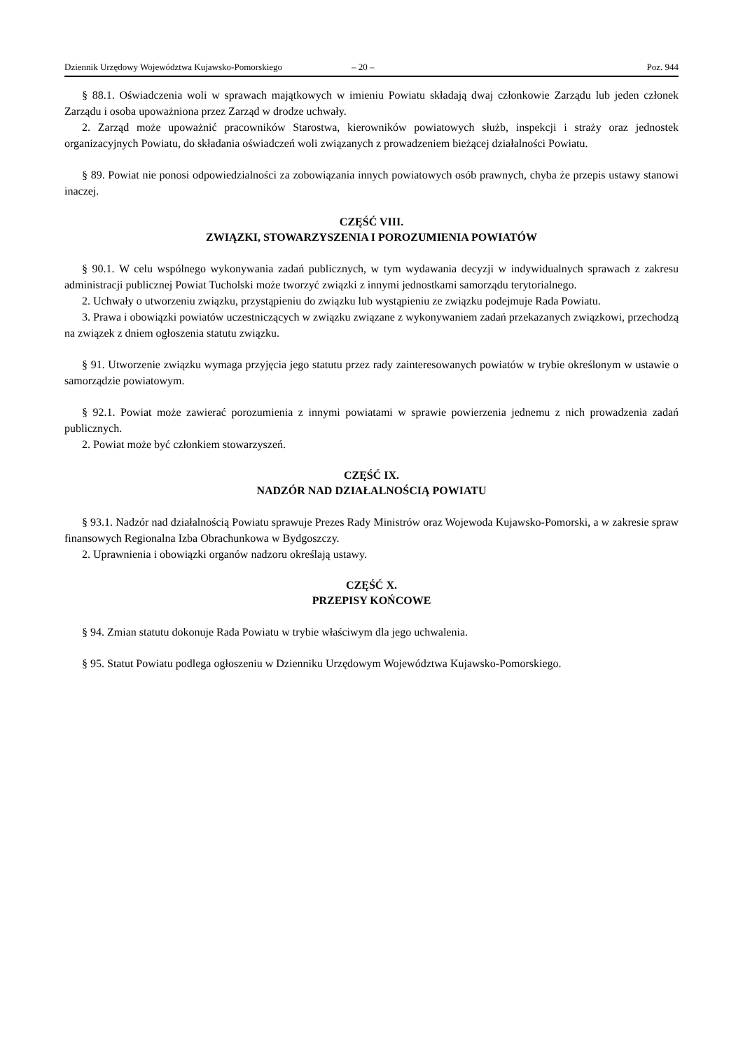Dziennik Urzędowy Województwa Kujawsko-Pomorskiego – 20 – Poz. 944
§ 88.1. Oświadczenia woli w sprawach majątkowych w imieniu Powiatu składają dwaj członkowie Zarządu lub jeden członek Zarządu i osoba upoważniona przez Zarząd w drodze uchwały.
2. Zarząd może upoważnić pracowników Starostwa, kierowników powiatowych służb, inspekcji i straży oraz jednostek organizacyjnych Powiatu, do składania oświadczeń woli związanych z prowadzeniem bieżącej działalności Powiatu.
§ 89. Powiat nie ponosi odpowiedzialności za zobowiązania innych powiatowych osób prawnych, chyba że przepis ustawy stanowi inaczej.
CZĘŚĆ VIII.
ZWIĄZKI, STOWARZYSZENIA I POROZUMIENIA POWIATÓW
§ 90.1. W celu wspólnego wykonywania zadań publicznych, w tym wydawania decyzji w indywidualnych sprawach z zakresu administracji publicznej Powiat Tucholski może tworzyć związki z innymi jednostkami samorządu terytorialnego.
2. Uchwały o utworzeniu związku, przystąpieniu do związku lub wystąpieniu ze związku podejmuje Rada Powiatu.
3. Prawa i obowiązki powiatów uczestniczących w związku związane z wykonywaniem zadań przekazanych związkowi, przechodzą na związek z dniem ogłoszenia statutu związku.
§ 91. Utworzenie związku wymaga przyjęcia jego statutu przez rady zainteresowanych powiatów w trybie określonym w ustawie o samorządzie powiatowym.
§ 92.1. Powiat może zawierać porozumienia z innymi powiatami w sprawie powierzenia jednemu z nich prowadzenia zadań publicznych.
2. Powiat może być członkiem stowarzyszeń.
CZĘŚĆ IX.
NADZÓR NAD DZIAŁALNOŚCIĄ POWIATU
§ 93.1. Nadzór nad działalnością Powiatu sprawuje Prezes Rady Ministrów oraz Wojewoda Kujawsko-Pomorski, a w zakresie spraw finansowych Regionalna Izba Obrachunkowa w Bydgoszczy.
2. Uprawnienia i obowiązki organów nadzoru określają ustawy.
CZĘŚĆ X.
PRZEPISY KOŃCOWE
§ 94. Zmian statutu dokonuje Rada Powiatu w trybie właściwym dla jego uchwalenia.
§ 95. Statut Powiatu podlega ogłoszeniu w Dzienniku Urzędowym Województwa Kujawsko-Pomorskiego.